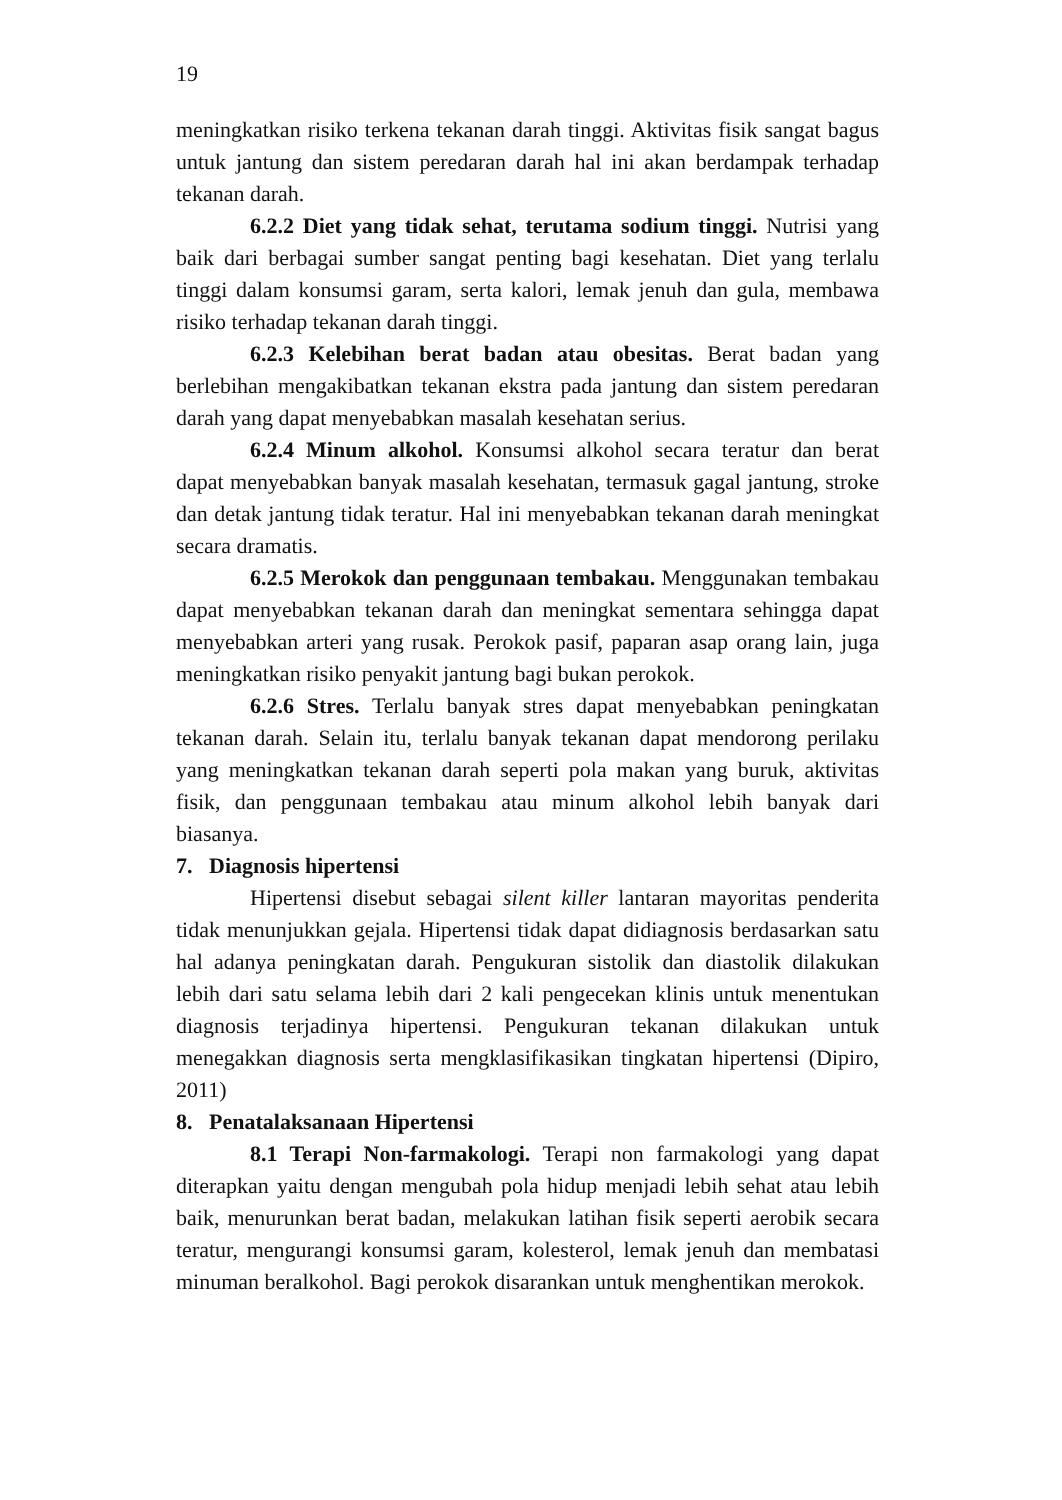19
meningkatkan risiko terkena tekanan darah tinggi. Aktivitas fisik sangat bagus untuk jantung dan sistem peredaran darah hal ini akan berdampak terhadap tekanan darah.
6.2.2 Diet yang tidak sehat, terutama sodium tinggi. Nutrisi yang baik dari berbagai sumber sangat penting bagi kesehatan. Diet yang terlalu tinggi dalam konsumsi garam, serta kalori, lemak jenuh dan gula, membawa risiko terhadap tekanan darah tinggi.
6.2.3 Kelebihan berat badan atau obesitas. Berat badan yang berlebihan mengakibatkan tekanan ekstra pada jantung dan sistem peredaran darah yang dapat menyebabkan masalah kesehatan serius.
6.2.4 Minum alkohol. Konsumsi alkohol secara teratur dan berat dapat menyebabkan banyak masalah kesehatan, termasuk gagal jantung, stroke dan detak jantung tidak teratur. Hal ini menyebabkan tekanan darah meningkat secara dramatis.
6.2.5 Merokok dan penggunaan tembakau. Menggunakan tembakau dapat menyebabkan tekanan darah dan meningkat sementara sehingga dapat menyebabkan arteri yang rusak. Perokok pasif, paparan asap orang lain, juga meningkatkan risiko penyakit jantung bagi bukan perokok.
6.2.6 Stres. Terlalu banyak stres dapat menyebabkan peningkatan tekanan darah. Selain itu, terlalu banyak tekanan dapat mendorong perilaku yang meningkatkan tekanan darah seperti pola makan yang buruk, aktivitas fisik, dan penggunaan tembakau atau minum alkohol lebih banyak dari biasanya.
7. Diagnosis hipertensi
Hipertensi disebut sebagai silent killer lantaran mayoritas penderita tidak menunjukkan gejala. Hipertensi tidak dapat didiagnosis berdasarkan satu hal adanya peningkatan darah. Pengukuran sistolik dan diastolik dilakukan lebih dari satu selama lebih dari 2 kali pengecekan klinis untuk menentukan diagnosis terjadinya hipertensi. Pengukuran tekanan dilakukan untuk menegakkan diagnosis serta mengklasifikasikan tingkatan hipertensi (Dipiro, 2011)
8. Penatalaksanaan Hipertensi
8.1 Terapi Non-farmakologi. Terapi non farmakologi yang dapat diterapkan yaitu dengan mengubah pola hidup menjadi lebih sehat atau lebih baik, menurunkan berat badan, melakukan latihan fisik seperti aerobik secara teratur, mengurangi konsumsi garam, kolesterol, lemak jenuh dan membatasi minuman beralkohol. Bagi perokok disarankan untuk menghentikan merokok.